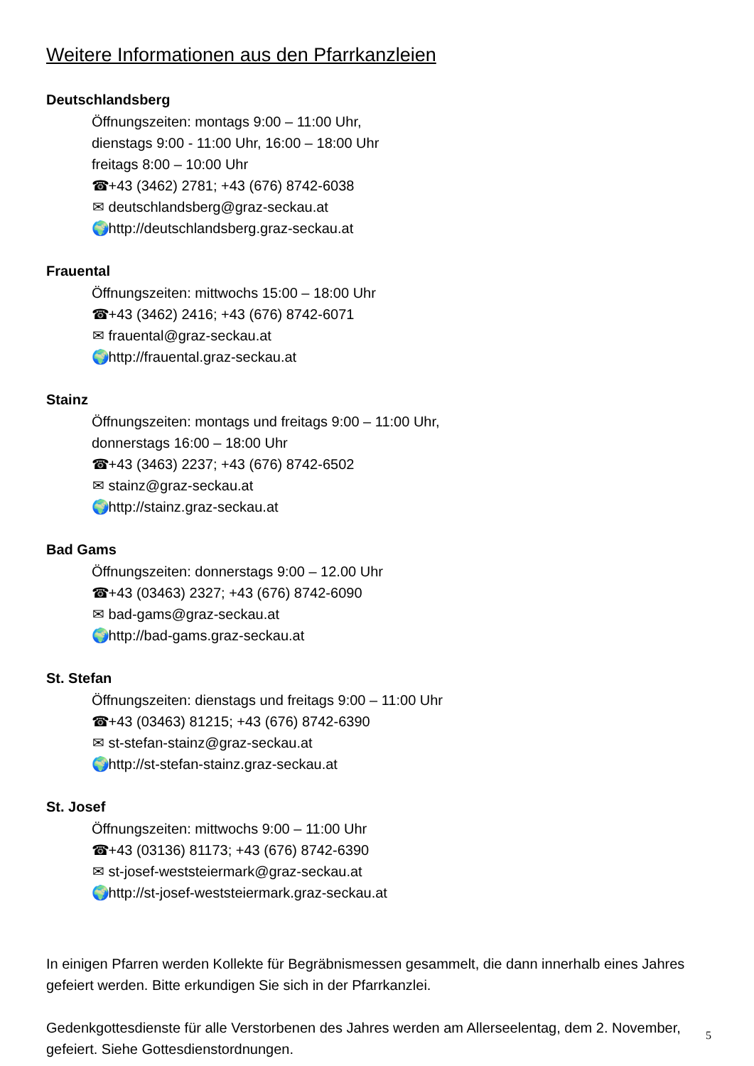Weitere Informationen aus den Pfarrkanzleien
Deutschlandsberg
Öffnungszeiten: montags 9:00 – 11:00 Uhr,
dienstags 9:00 - 11:00 Uhr, 16:00 – 18:00 Uhr
freitags 8:00 – 10:00 Uhr
☎ +43 (3462) 2781; +43 (676) 8742-6038
✉ deutschlandsberg@graz-seckau.at
🌍 http://deutschlandsberg.graz-seckau.at
Frauental
Öffnungszeiten: mittwochs 15:00 – 18:00 Uhr
☎ +43 (3462) 2416; +43 (676) 8742-6071
✉ frauental@graz-seckau.at
🌍 http://frauental.graz-seckau.at
Stainz
Öffnungszeiten: montags und freitags 9:00 – 11:00 Uhr,
donnerstags 16:00 – 18:00 Uhr
☎ +43 (3463) 2237; +43 (676) 8742-6502
✉ stainz@graz-seckau.at
🌍 http://stainz.graz-seckau.at
Bad Gams
Öffnungszeiten: donnerstags 9:00 – 12.00 Uhr
☎ +43 (03463) 2327; +43 (676) 8742-6090
✉ bad-gams@graz-seckau.at
🌍 http://bad-gams.graz-seckau.at
St. Stefan
Öffnungszeiten: dienstags und freitags 9:00 – 11:00 Uhr
☎ +43 (03463) 81215; +43 (676) 8742-6390
✉ st-stefan-stainz@graz-seckau.at
🌍 http://st-stefan-stainz.graz-seckau.at
St. Josef
Öffnungszeiten: mittwochs 9:00 – 11:00 Uhr
☎ +43 (03136) 81173; +43 (676) 8742-6390
✉ st-josef-weststeiermark@graz-seckau.at
🌍 http://st-josef-weststeiermark.graz-seckau.at
In einigen Pfarren werden Kollekte für Begräbnismessen gesammelt, die dann innerhalb eines Jahres gefeiert werden. Bitte erkundigen Sie sich in der Pfarrkanzlei.
Gedenkgottesdienste für alle Verstorbenen des Jahres werden am Allerseelentag, dem 2. November, gefeiert. Siehe Gottesdienstordnungen.
5